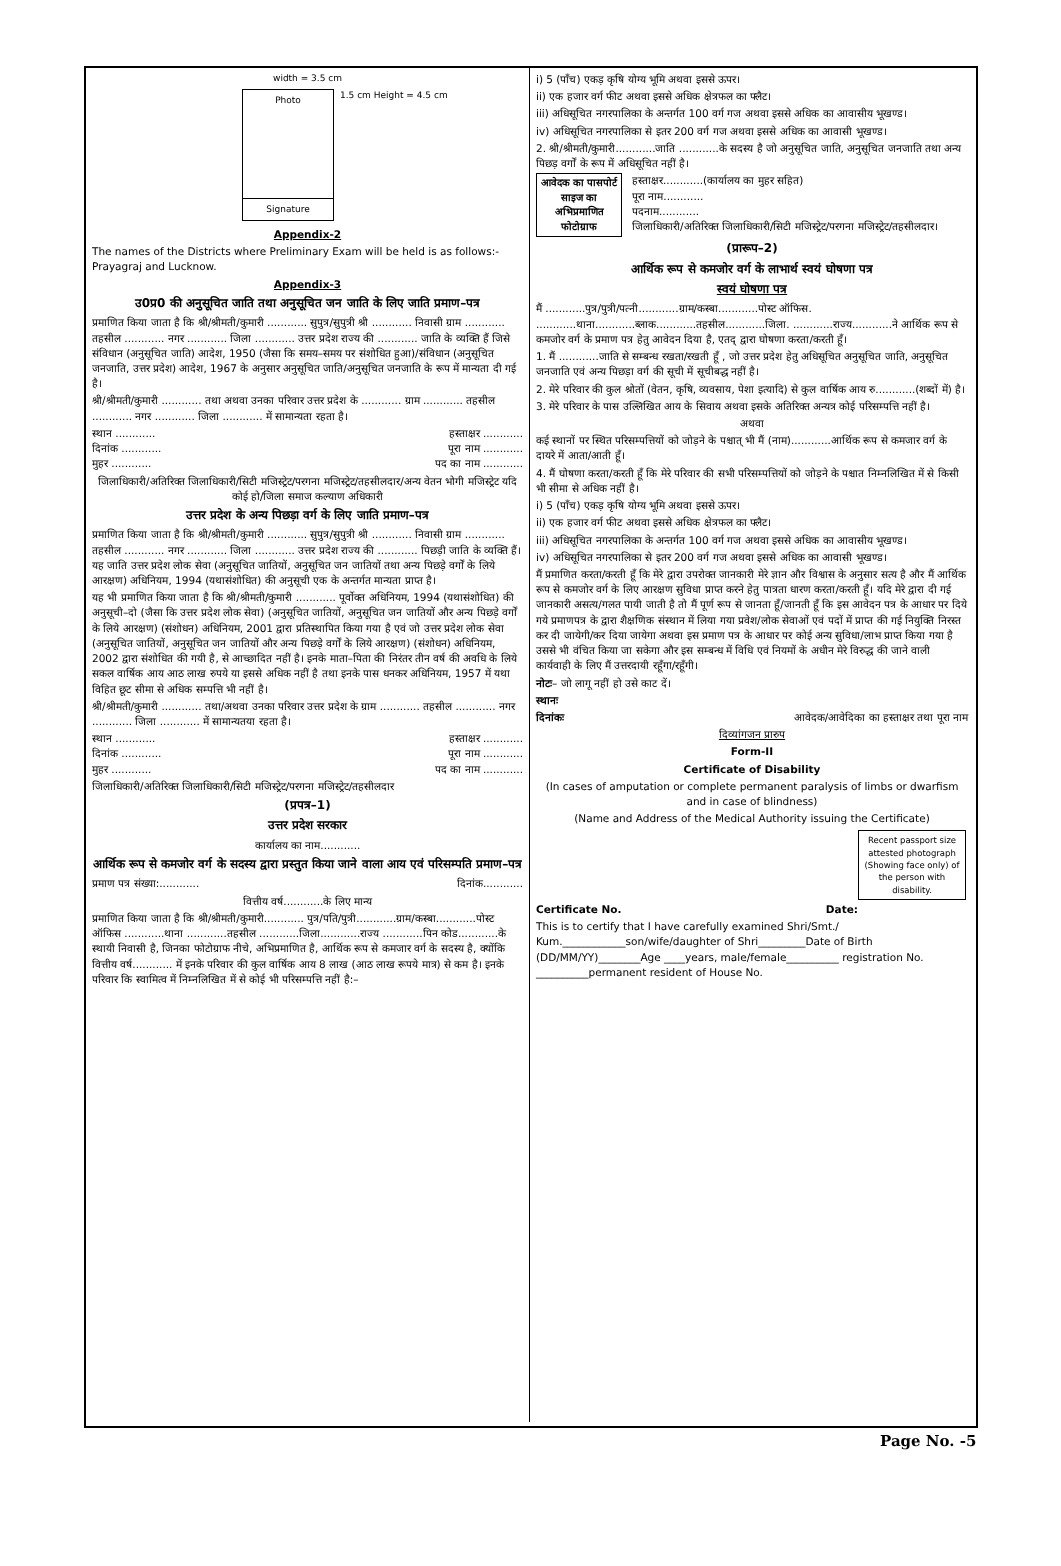width = 3.5 cm
Photo
Signature
1.5 cm Height = 4.5 cm
Appendix-2
The names of the Districts where Preliminary Exam will be held is as follows:- Prayagraj and Lucknow.
Appendix-3
उ0प्र0 की अनुसूचित जाति तथा अनुसूचित जन जाति के लिए जाति प्रमाण–पत्र
प्रमाणित किया जाता है कि श्री/श्रीमती/कुमारी ............ सुपुत्र/सुपुत्री श्री ............ निवासी ग्राम ............ तहसील ............ नगर ............ जिला ............ उत्तर प्रदेश राज्य की ............ जाति के व्यक्ति हैं जिसे संविधान (अनुसूचित जाति) आदेश, 1950 (जैसा कि समय–समय पर संशोधित हुआ)/संविधान (अनुसूचित जनजाति, उत्तर प्रदेश) आदेश, 1967 के अनुसार अनुसूचित जाति/अनुसूचित जनजाति के रूप में मान्यता दी गई है।
श्री/श्रीमती/कुमारी ............ तथा अथवा उनका परिवार उत्तर प्रदेश के ............ ग्राम ............ तहसील ............ नगर ............ जिला ............ में सामान्यता रहता है।
स्थान ............ हस्ताक्षर ............
दिनांक ............ पूरा नाम ............
मुहर ............ पद का नाम ............
जिलाधिकारी/अतिरिक्त जिलाधिकारी/सिटी मजिस्ट्रेट/परगना मजिस्ट्रेट/तहसीलदार/अन्य वेतन भोगी मजिस्ट्रेट यदि कोई हो/जिला समाज कल्याण अधिकारी
उत्तर प्रदेश के अन्य पिछड़ा वर्ग के लिए जाति प्रमाण–पत्र
प्रमाणित किया जाता है कि श्री/श्रीमती/कुमारी ............ सुपुत्र/सुपुत्री श्री ............ निवासी ग्राम ............ तहसील ............ नगर ............ जिला ............ उत्तर प्रदेश राज्य की ............ पिछड़ी जाति के व्यक्ति हैं। यह जाति उत्तर प्रदेश लोक सेवा (अनुसूचित जातियों, अनुसूचित जन जातियों तथा अन्य पिछड़े वर्गों के लिये आरक्षण) अधिनियम, 1994 (यथासंशोधित) की अनुसूची एक के अन्तर्गत मान्यता प्राप्त है।
यह भी प्रमाणित किया जाता है कि श्री/श्रीमती/कुमारी ............ पूर्वोक्त अधिनियम, 1994 (यथासंशोधित) की अनुसूची–दो (जैसा कि उत्तर प्रदेश लोक सेवा) (अनुसूचित जातियों, अनुसूचित जन जातियों और अन्य पिछड़े वर्गों के लिये आरक्षण) (संशोधन) अधिनियम, 2001 द्वारा प्रतिस्थापित किया गया है एवं जो उत्तर प्रदेश लोक सेवा (अनुसूचित जातियों, अनुसूचित जन जातियों और अन्य पिछड़े वर्गों के लिये आरक्षण) (संशोधन) अधिनियम, 2002 द्वारा संशोधित की गयी है, से आच्छादित नहीं है। इनके माता–पिता की निरंतर तीन वर्ष की अवधि के लिये सकल वार्षिक आय आठ लाख रुपये या इससे अधिक नहीं है तथा इनके पास धनकर अधिनियम, 1957 में यथा विहित छूट सीमा से अधिक सम्पत्ति भी नहीं है।
श्री/श्रीमती/कुमारी ............ तथा/अथवा उनका परिवार उत्तर प्रदेश के ग्राम ............ तहसील ............ नगर ............ जिला ............ में सामान्यतया रहता है।
स्थान ............ हस्ताक्षर ............
दिनांक ............ पूरा नाम ............
मुहर ............ पद का नाम ............
जिलाधिकारी/अतिरिक्त जिलाधिकारी/सिटी मजिस्ट्रेट/परगना मजिस्ट्रेट/तहसीलदार
(प्रपत्र–1)
उत्तर प्रदेश सरकार
कार्यालय का नाम............
आर्थिक रूप से कमजोर वर्ग के सदस्य द्वारा प्रस्तुत किया जाने वाला आय एवं परिसम्पति प्रमाण–पत्र
प्रमाण पत्र संख्या:............ दिनांक............
वित्तीय वर्ष............के लिए मान्य
प्रमाणित किया जाता है कि श्री/श्रीमती/कुमारी............ पुत्र/पति/पुत्री............ग्राम/कस्बा............पोस्ट ऑफिस ............थाना ............तहसील ............जिला............राज्य ............पिन कोड............के स्थायी निवासी है, जिनका फोटोग्राफ नीचे, अभिप्रमाणित है, आर्थिक रूप से कमजार वर्ग के सदस्य है, क्योंकि वित्तीय वर्ष............ में इनके परिवार की कुल वार्षिक आय 8 लाख (आठ लाख रूपये मात्र) से कम है। इनके परिवार कि स्वामित्व में निम्नलिखित में से कोई भी परिसम्पत्ति नहीं है:–
i) 5 (पाँच) एकड़ कृषि योग्य भूमि अथवा इससे ऊपर।
ii) एक हजार वर्ग फीट अथवा इससे अधिक क्षेत्रफल का फ्लैट।
iii) अधिसूचित नगरपालिका के अन्तर्गत 100 वर्ग गज अथवा इससे अधिक का आवासीय भूखण्ड।
iv) अधिसूचित नगरपालिका से इतर 200 वर्ग गज अथवा इससे अधिक का आवासी भूखण्ड।
2. श्री/श्रीमती/कुमारी............जाति ............के सदस्य है जो अनुसूचित जाति, अनुसूचित जनजाति तथा अन्य पिछड़ वर्गों के रूप में अधिसूचित नहीं है।
आवेदक का पासपोर्ट साइज का अभिप्रमाणित फोटोग्राफ
हस्ताक्षर............(कार्यालय का मुहर सहित)
पूरा नाम............
पदनाम............
जिलाधिकारी/अतिरिक्त जिलाधिकारी/सिटी मजिस्ट्रेट/परगना मजिस्ट्रेट/तहसीलदार।
(प्रारूप–2)
आर्थिक रूप से कमजोर वर्ग के लाभार्थ स्वयं घोषणा पत्र
स्वयं घोषणा पत्र
मैं ............पुत्र/पुत्री/पत्नी............ग्राम/कस्बा............पोस्ट ऑफिस. ............थाना............ब्लाक............तहसील............जिला. ............राज्य............ने आर्थिक रूप से कमजोर वर्ग के प्रमाण पत्र हेतु आवेदन दिया है, एतद् द्वारा घोषणा करता/करती हूँ।
1. मैं ............जाति से सम्बन्ध रखता/रखती हूँ , जो उत्तर प्रदेश हेतु अधिसूचित अनुसूचित जाति, अनुसूचित जनजाति एवं अन्य पिछड़ा वर्ग की सूची में सूचीबद्ध नहीं है।
2. मेरे परिवार की कुल श्रोतों (वेतन, कृषि, व्यवसाय, पेशा इत्यादि) से कुल वार्षिक आय रु............(शब्दों में) है।
3. मेरे परिवार के पास उल्लिखित आय के सिवाय अथवा इसके अतिरिक्त अन्यत्र कोई परिसम्पत्ति नहीं है।
अथवा
कई स्थानों पर स्थित परिसम्पत्तियों को जोड़ने के पश्चात् भी मैं (नाम)............आर्थिक रूप से कमजार वर्ग के दायरे में आता/आती हूँ।
4. मैं घोषणा करता/करती हूँ कि मेरे परिवार की सभी परिसम्पत्तियों को जोड़ने के पश्चात निम्नलिखित में से किसी भी सीमा से अधिक नहीं है।
i) 5 (पाँच) एकड़ कृषि योग्य भूमि अथवा इससे ऊपर।
ii) एक हजार वर्ग फीट अथवा इससे अधिक क्षेत्रफल का फ्लैट।
iii) अधिसूचित नगरपालिका के अन्तर्गत 100 वर्ग गज अथवा इससे अधिक का आवासीय भूखण्ड।
iv) अधिसूचित नगरपालिका से इतर 200 वर्ग गज अथवा इससे अधिक का आवासी भूखण्ड।
मैं प्रमाणित करता/करती हूँ कि मेरे द्वारा उपरोक्त जानकारी मेरे ज्ञान और विश्वास के अनुसार सत्य है और मैं आर्थिक रूप से कमजोर वर्ग के लिए आरक्षण सुविधा प्राप्त करने हेतु पात्रता धारण करता/करती हूँ। यदि मेरे द्वारा दी गई जानकारी असत्य/गलत पायी जाती है तो मैं पूर्ण रूप से जानता हूँ/जानती हूँ कि इस आवेदन पत्र के आधार पर दिये गये प्रमाणपत्र के द्वारा शैक्षणिक संस्थान में लिया गया प्रवेश/लोक सेवाओं एवं पदों में प्राप्त की गई नियुक्ति निरस्त कर दी जायेगी/कर दिया जायेगा अथवा इस प्रमाण पत्र के आधार पर कोई अन्य सुविधा/लाभ प्राप्त किया गया है उससे भी वंचित किया जा सकेगा और इस सम्बन्ध में विधि एवं नियमों के अधीन मेरे विरुद्ध की जाने वाली कार्यवाही के लिए मैं उत्तरदायी रहूँगा/रहूँगी।
नोटः– जो लागू नहीं हो उसे काट दें।
स्थानः
दिनांकः आवेदक/आवेदिका का हस्ताक्षर तथा पूरा नाम
दिव्यांगजन प्रारुप
Form-II
Certificate of Disability
(In cases of amputation or complete permanent paralysis of limbs or dwarfism and in case of blindness)
(Name and Address of the Medical Authority issuing the Certificate)
Recent passport size attested photograph (Showing face only) of the person with disability.
Certificate No. Date:
This is to certify that I have carefully examined Shri/Smt./ Kum.____________son/wife/daughter of Shri_________Date of Birth (DD/MM/YY)________Age ____years, male/female__________ registration No. __________permanent resident of House No.
Page No. -5